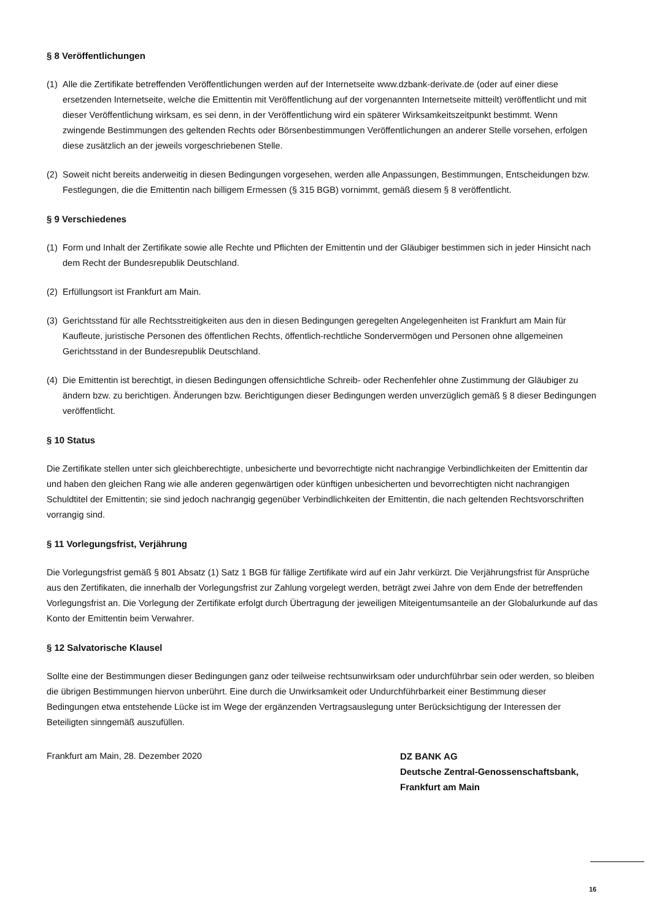§ 8 Veröffentlichungen
(1) Alle die Zertifikate betreffenden Veröffentlichungen werden auf der Internetseite www.dzbank-derivate.de (oder auf einer diese ersetzenden Internetseite, welche die Emittentin mit Veröffentlichung auf der vorgenannten Internetseite mitteilt) veröffentlicht und mit dieser Veröffentlichung wirksam, es sei denn, in der Veröffentlichung wird ein späterer Wirksamkeitszeitpunkt bestimmt. Wenn zwingende Bestimmungen des geltenden Rechts oder Börsenbestimmungen Veröffentlichungen an anderer Stelle vorsehen, erfolgen diese zusätzlich an der jeweils vorgeschriebenen Stelle.
(2) Soweit nicht bereits anderweitig in diesen Bedingungen vorgesehen, werden alle Anpassungen, Bestimmungen, Entscheidungen bzw. Festlegungen, die die Emittentin nach billigem Ermessen (§ 315 BGB) vornimmt, gemäß diesem § 8 veröffentlicht.
§ 9 Verschiedenes
(1) Form und Inhalt der Zertifikate sowie alle Rechte und Pflichten der Emittentin und der Gläubiger bestimmen sich in jeder Hinsicht nach dem Recht der Bundesrepublik Deutschland.
(2) Erfüllungsort ist Frankfurt am Main.
(3) Gerichtsstand für alle Rechtsstreitigkeiten aus den in diesen Bedingungen geregelten Angelegenheiten ist Frankfurt am Main für Kaufleute, juristische Personen des öffentlichen Rechts, öffentlich-rechtliche Sondervermögen und Personen ohne allgemeinen Gerichtsstand in der Bundesrepublik Deutschland.
(4) Die Emittentin ist berechtigt, in diesen Bedingungen offensichtliche Schreib- oder Rechenfehler ohne Zustimmung der Gläubiger zu ändern bzw. zu berichtigen. Änderungen bzw. Berichtigungen dieser Bedingungen werden unverzüglich gemäß § 8 dieser Bedingungen veröffentlicht.
§ 10 Status
Die Zertifikate stellen unter sich gleichberechtigte, unbesicherte und bevorrechtigte nicht nachrangige Verbindlichkeiten der Emittentin dar und haben den gleichen Rang wie alle anderen gegenwärtigen oder künftigen unbesicherten und bevorrechtigten nicht nachrangigen Schuldtitel der Emittentin; sie sind jedoch nachrangig gegenüber Verbindlichkeiten der Emittentin, die nach geltenden Rechtsvorschriften vorrangig sind.
§ 11 Vorlegungsfrist, Verjährung
Die Vorlegungsfrist gemäß § 801 Absatz (1) Satz 1 BGB für fällige Zertifikate wird auf ein Jahr verkürzt. Die Verjährungsfrist für Ansprüche aus den Zertifikaten, die innerhalb der Vorlegungsfrist zur Zahlung vorgelegt werden, beträgt zwei Jahre von dem Ende der betreffenden Vorlegungsfrist an. Die Vorlegung der Zertifikate erfolgt durch Übertragung der jeweiligen Miteigentumsanteile an der Globalurkunde auf das Konto der Emittentin beim Verwahrer.
§ 12 Salvatorische Klausel
Sollte eine der Bestimmungen dieser Bedingungen ganz oder teilweise rechtsunwirksam oder undurchführbar sein oder werden, so bleiben die übrigen Bestimmungen hiervon unberührt. Eine durch die Unwirksamkeit oder Undurchführbarkeit einer Bestimmung dieser Bedingungen etwa entstehende Lücke ist im Wege der ergänzenden Vertragsauslegung unter Berücksichtigung der Interessen der Beteiligten sinngemäß auszufüllen.
Frankfurt am Main, 28. Dezember 2020 DZ BANK AG
Deutsche Zentral-Genossenschaftsbank,
Frankfurt am Main
16